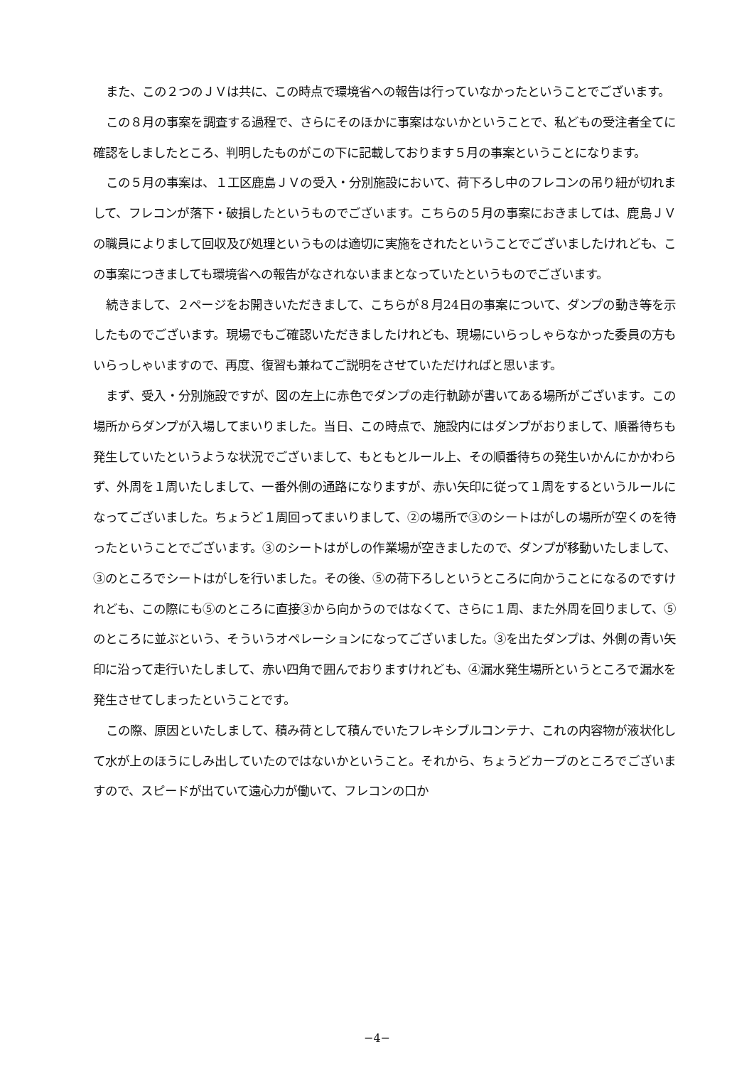また、この２つのＪＶは共に、この時点で環境省への報告は行っていなかったということでございます。
この８月の事案を調査する過程で、さらにそのほかに事案はないかということで、私どもの受注者全てに確認をしましたところ、判明したものがこの下に記載しております５月の事案ということになります。
この５月の事案は、１工区鹿島ＪＶの受入・分別施設において、荷下ろし中のフレコンの吊り紐が切れまして、フレコンが落下・破損したというものでございます。こちらの５月の事案におきましては、鹿島ＪＶの職員によりまして回収及び処理というものは適切に実施をされたということでございましたけれども、この事案につきましても環境省への報告がなされないままとなっていたというものでございます。
続きまして、２ページをお開きいただきまして、こちらが８月24日の事案について、ダンプの動き等を示したものでございます。現場でもご確認いただきましたけれども、現場にいらっしゃらなかった委員の方もいらっしゃいますので、再度、復習も兼ねてご説明をさせていただければと思います。
まず、受入・分別施設ですが、図の左上に赤色でダンプの走行軌跡が書いてある場所がございます。この場所からダンプが入場してまいりました。当日、この時点で、施設内にはダンプがおりまして、順番待ちも発生していたというような状況でございまして、もともとルール上、その順番待ちの発生いかんにかかわらず、外周を１周いたしまして、一番外側の通路になりますが、赤い矢印に従って１周をするというルールになってございました。ちょうど１周回ってまいりまして、②の場所で③のシートはがしの場所が空くのを待ったということでございます。③のシートはがしの作業場が空きましたので、ダンプが移動いたしまして、③のところでシートはがしを行いました。その後、⑤の荷下ろしというところに向かうことになるのですけれども、この際にも⑤のところに直接③から向かうのではなくて、さらに１周、また外周を回りまして、⑤のところに並ぶという、そういうオペレーションになってございました。③を出たダンプは、外側の青い矢印に沿って走行いたしまして、赤い四角で囲んでおりますけれども、④漏水発生場所というところで漏水を発生させてしまったということです。
この際、原因といたしまして、積み荷として積んでいたフレキシブルコンテナ、これの内容物が液状化して水が上のほうにしみ出していたのではないかということ。それから、ちょうどカーブのところでございますので、スピードが出ていて遠心力が働いて、フレコンの口か
−4−